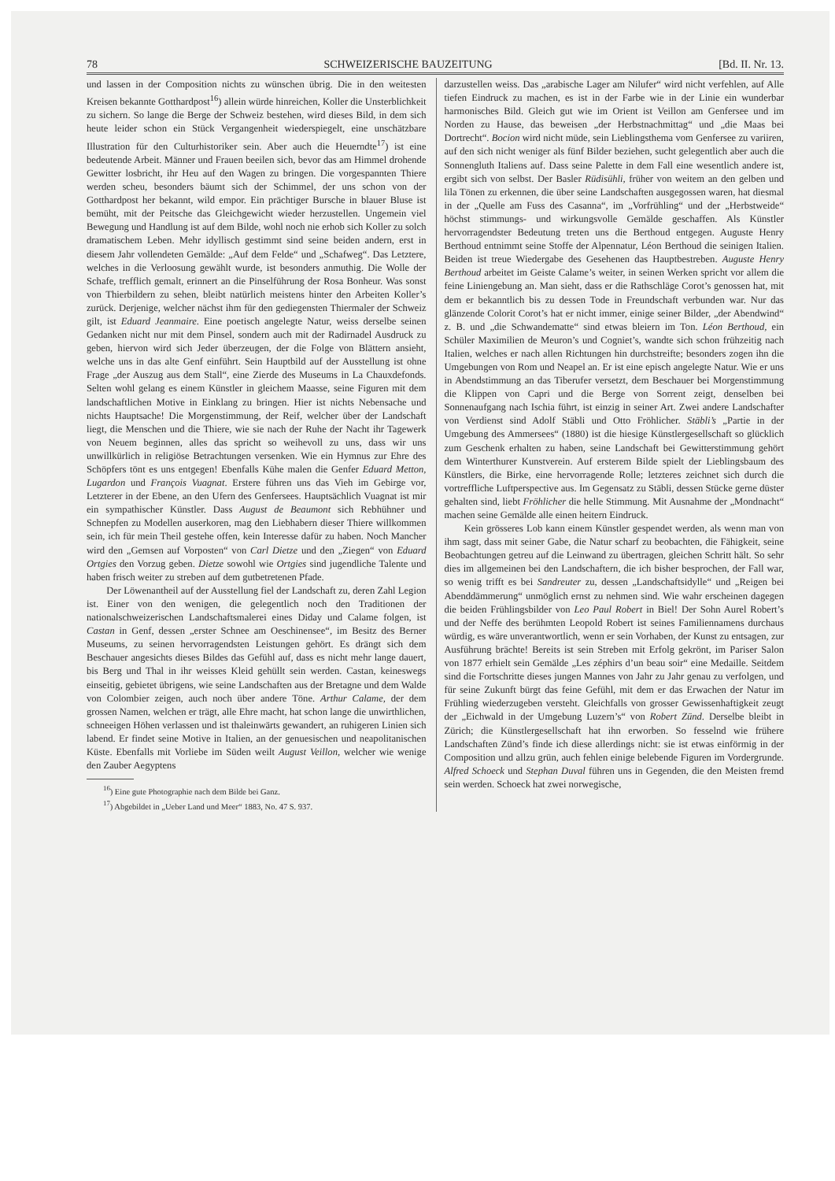78 SCHWEIZERISCHE BAUZEITUNG [Bd. II. Nr. 13.
und lassen in der Composition nichts zu wünschen übrig. Die in den weitesten Kreisen bekannte Gotthardpost<sup>16</sup>) allein würde hinreichen, Koller die Unsterblichkeit zu sichern. So lange die Berge der Schweiz bestehen, wird dieses Bild, in dem sich heute leider schon ein Stück Vergangenheit wiederspiegelt, eine unschätzbare Illustration für den Culturhistoriker sein. Aber auch die Heuerndte<sup>17</sup>) ist eine bedeutende Arbeit. Männer und Frauen beeilen sich, bevor das am Himmel drohende Gewitter losbricht, ihr Heu auf den Wagen zu bringen. Die vorgespannten Thiere werden scheu, besonders bäumt sich der Schimmel, der uns schon von der Gotthardpost her bekannt, wild empor. Ein prächtiger Bursche in blauer Bluse ist bemüht, mit der Peitsche das Gleichgewicht wieder herzustellen. Ungemein viel Bewegung und Handlung ist auf dem Bilde, wohl noch nie erhob sich Koller zu solch dramatischem Leben. Mehr idyllisch gestimmt sind seine beiden andern, erst in diesem Jahr vollendeten Gemälde: „Auf dem Felde“ und „Schafweg“. Das Letztere, welches in die Verloosung gewählt wurde, ist besonders anmuthig. Die Wolle der Schafe, trefflich gemalt, erinnert an die Pinselführung der Rosa Bonheur. Was sonst von Thierbildern zu sehen, bleibt natürlich meistens hinter den Arbeiten Koller’s zurück. Derjenige, welcher nächst ihm für den gediegensten Thiermaler der Schweiz gilt, ist Eduard Jeanmaire. Eine poetisch angelegte Natur, weiss derselbe seinen Gedanken nicht nur mit dem Pinsel, sondern auch mit der Radirnadel Ausdruck zu geben, hiervon wird sich Jeder überzeugen, der die Folge von Blättern ansieht, welche uns in das alte Genf einführt. Sein Hauptbild auf der Ausstellung ist ohne Frage „der Auszug aus dem Stall“, eine Zierde des Museums in La Chauxdefonds. Selten wohl gelang es einem Künstler in gleichem Maasse, seine Figuren mit dem landschaftlichen Motive in Einklang zu bringen. Hier ist nichts Nebensache und nichts Hauptsache! Die Morgenstimmung, der Reif, welcher über der Landschaft liegt, die Menschen und die Thiere, wie sie nach der Ruhe der Nacht ihr Tagewerk von Neuem beginnen, alles das spricht so weihevoll zu uns, dass wir uns unwillkürlich in religiöse Betrachtungen versenken. Wie ein Hymnus zur Ehre des Schöpfers tönt es uns entgegen! Ebenfalls Kühe malen die Genfer Eduard Metton, Lugardon und François Vuagnat. Erstere führen uns das Vieh im Gebirge vor, Letzterer in der Ebene, an den Ufern des Genfersees. Hauptsächlich Vuagnat ist mir ein sympathischer Künstler. Dass August de Beaumont sich Rebhühner und Schnepfen zu Modellen auserkoren, mag den Liebhabern dieser Thiere willkommen sein, ich für mein Theil gestehe offen, kein Interesse dafür zu haben. Noch Mancher wird den „Gemsen auf Vorposten“ von Carl Dietze und den „Ziegen“ von Eduard Ortgies den Vorzug geben. Dietze sowohl wie Ortgies sind jugendliche Talente und haben frisch weiter zu streben auf dem gutbetretenen Pfade.
Der Löwenantheil auf der Ausstellung fiel der Landschaft zu, deren Zahl Legion ist. Einer von den wenigen, die gelegentlich noch den Traditionen der nationalschweizerischen Landschaftsmalerei eines Diday und Calame folgen, ist Castan in Genf, dessen „erster Schnee am Oeschinensee“, im Besitz des Berner Museums, zu seinen hervorragendsten Leistungen gehört. Es drängt sich dem Beschauer angesichts dieses Bildes das Gefühl auf, dass es nicht mehr lange dauert, bis Berg und Thal in ihr weisses Kleid gehüllt sein werden. Castan, keineswegs einseitig, gebietet übrigens, wie seine Landschaften aus der Bretagne und dem Walde von Colombier zeigen, auch noch über andere Töne. Arthur Calame, der dem grossen Namen, welchen er trägt, alle Ehre macht, hat schon lange die unwirthlichen, schneeigen Höhen verlassen und ist thaleinwärts gewandert, an ruhigeren Linien sich labend. Er findet seine Motive in Italien, an der genuesischen und neapolitanischen Küste. Ebenfalls mit Vorliebe im Süden weilt August Veillon, welcher wie wenige den Zauber Aegyptens
<sup>16</sup>) Eine gute Photographie nach dem Bilde bei Ganz.
<sup>17</sup>) Abgebildet in „Ueber Land und Meer“ 1883, No. 47 S. 937.
darzustellen weiss. Das „arabische Lager am Nilufer“ wird nicht verfehlen, auf Alle tiefen Eindruck zu machen, es ist in der Farbe wie in der Linie ein wunderbar harmonisches Bild. Gleich gut wie im Orient ist Veillon am Genfersee und im Norden zu Hause, das beweisen „der Herbstnachmittag“ und „die Maas bei Dortrecht“. Bocion wird nicht müde, sein Lieblingsthema vom Genfersee zu variiren, auf den sich nicht weniger als fünf Bilder beziehen, sucht gelegentlich aber auch die Sonnengluth Italiens auf. Dass seine Palette in dem Fall eine wesentlich andere ist, ergibt sich von selbst. Der Basler Rüdisühli, früher von weitem an den gelben und lila Tönen zu erkennen, die über seine Landschaften ausgegossen waren, hat diesmal in der „Quelle am Fuss des Casanna“, im „Vorfrühling“ und der „Herbstweide“ höchst stimmungs- und wirkungsvolle Gemälde geschaffen. Als Künstler hervorragendster Bedeutung treten uns die Berthoud entgegen. Auguste Henry Berthoud entnimmt seine Stoffe der Alpennatur, Léon Berthoud die seinigen Italien. Beiden ist treue Wiedergabe des Gesehenen das Hauptbestreben. Auguste Henry Berthoud arbeitet im Geiste Calame’s weiter, in seinen Werken spricht vor allem die feine Liniengebung an. Man sieht, dass er die Rathschläge Corot’s genossen hat, mit dem er bekanntlich bis zu dessen Tode in Freundschaft verbunden war. Nur das glänzende Colorit Corot’s hat er nicht immer, einige seiner Bilder, „der Abendwind“ z. B. und „die Schwandematte“ sind etwas bleiern im Ton. Léon Berthoud, ein Schüler Maximilien de Meuron’s und Cogniet’s, wandte sich schon frühzeitig nach Italien, welches er nach allen Richtungen hin durchstreifte; besonders zogen ihn die Umgebungen von Rom und Neapel an. Er ist eine episch angelegte Natur. Wie er uns in Abendstimmung an das Tiberufer versetzt, dem Beschauer bei Morgenstimmung die Klippen von Capri und die Berge von Sorrent zeigt, denselben bei Sonnenaufgang nach Ischia führt, ist einzig in seiner Art. Zwei andere Landschafter von Verdienst sind Adolf Stäbli und Otto Fröhlicher. Stäbli’s „Partie in der Umgebung des Ammersees“ (1880) ist die hiesige Künstlergesellschaft so glücklich zum Geschenk erhalten zu haben, seine Landschaft bei Gewitterstimmung gehört dem Winterthurer Kunstverein. Auf ersterem Bilde spielt der Lieblingsbaum des Künstlers, die Birke, eine hervorragende Rolle; letzteres zeichnet sich durch die vortreffliche Luftperspective aus. Im Gegensatz zu Stäbli, dessen Stücke gerne düster gehalten sind, liebt Fröhlicher die helle Stimmung. Mit Ausnahme der „Mondnacht“ machen seine Gemälde alle einen heitern Eindruck.
Kein grösseres Lob kann einem Künstler gespendet werden, als wenn man von ihm sagt, dass mit seiner Gabe, die Natur scharf zu beobachten, die Fähigkeit, seine Beobachtungen getreu auf die Leinwand zu übertragen, gleichen Schritt hält. So sehr dies im allgemeinen bei den Landschaftern, die ich bisher besprochen, der Fall war, so wenig trifft es bei Sandreuter zu, dessen „Landschaftsidylle“ und „Reigen bei Abenddämmerung“ unmöglich ernst zu nehmen sind. Wie wahr erscheinen dagegen die beiden Frühlingsbilder von Leo Paul Robert in Biel! Der Sohn Aurel Robert’s und der Neffe des berühmten Leopold Robert ist seines Familiennamens durchaus würdig, es wäre unverantwortlich, wenn er sein Vorhaben, der Kunst zu entsagen, zur Ausführung brächte! Bereits ist sein Streben mit Erfolg gekrönt, im Pariser Salon von 1877 erhielt sein Gemälde „Les zéphirs d’un beau soir“ eine Medaille. Seitdem sind die Fortschritte dieses jungen Mannes von Jahr zu Jahr genau zu verfolgen, und für seine Zukunft bürgt das feine Gefühl, mit dem er das Erwachen der Natur im Frühling wiederzugeben versteht. Gleichfalls von grosser Gewissenhaftigkeit zeugt der „Eichwald in der Umgebung Luzern’s“ von Robert Zünd. Derselbe bleibt in Zürich; die Künstlergesellschaft hat ihn erworben. So fesselnd wie frühere Landschaften Zünd’s finde ich diese allerdings nicht: sie ist etwas einförmig in der Composition und allzu grün, auch fehlen einige belebende Figuren im Vordergrunde. Alfred Schoeck und Stephan Duval führen uns in Gegenden, die den Meisten fremd sein werden. Schoeck hat zwei norwegische,